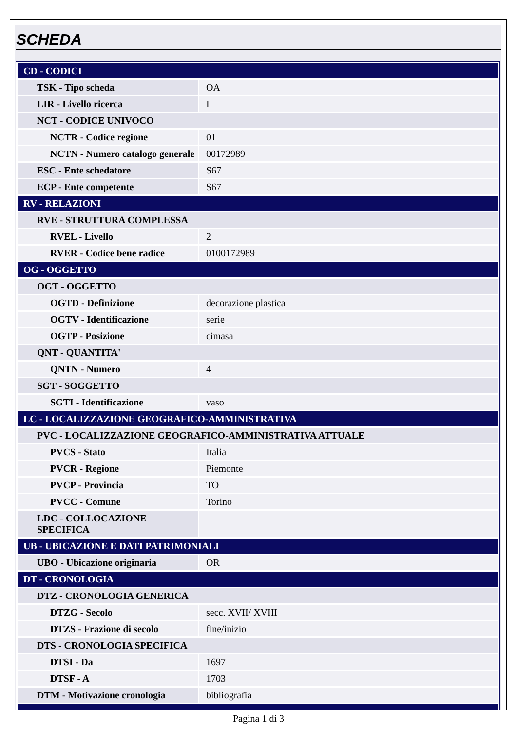SCHEDA
| CD - CODICI | |
| TSK - Tipo scheda | OA |
| LIR - Livello ricerca | I |
| NCT - CODICE UNIVOCO | |
| NCTR - Codice regione | 01 |
| NCTN - Numero catalogo generale | 00172989 |
| ESC - Ente schedatore | S67 |
| ECP - Ente competente | S67 |
| RV - RELAZIONI | |
| RVE - STRUTTURA COMPLESSA | |
| RVEL - Livello | 2 |
| RVER - Codice bene radice | 0100172989 |
| OG - OGGETTO | |
| OGT - OGGETTO | |
| OGTD - Definizione | decorazione plastica |
| OGTV - Identificazione | serie |
| OGTP - Posizione | cimasa |
| QNT - QUANTITA' | |
| QNTN - Numero | 4 |
| SGT - SOGGETTO | |
| SGTI - Identificazione | vaso |
| LC - LOCALIZZAZIONE GEOGRAFICO-AMMINISTRATIVA | |
| PVC - LOCALIZZAZIONE GEOGRAFICO-AMMINISTRATIVA ATTUALE | |
| PVCS - Stato | Italia |
| PVCR - Regione | Piemonte |
| PVCP - Provincia | TO |
| PVCC - Comune | Torino |
| LDC - COLLOCAZIONE SPECIFICA | |
| UB - UBICAZIONE E DATI PATRIMONIALI | |
| UBO - Ubicazione originaria | OR |
| DT - CRONOLOGIA | |
| DTZ - CRONOLOGIA GENERICA | |
| DTZG - Secolo | secc. XVII/ XVIII |
| DTZS - Frazione di secolo | fine/inizio |
| DTS - CRONOLOGIA SPECIFICA | |
| DTSI - Da | 1697 |
| DTSF - A | 1703 |
| DTM - Motivazione cronologia | bibliografia |
Pagina 1 di 3